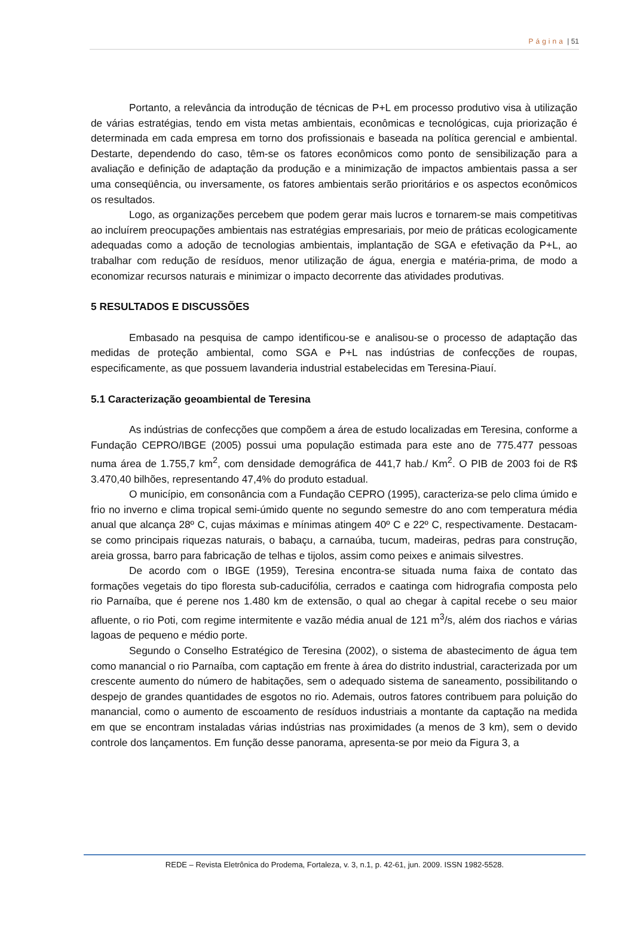Página | 51
Portanto, a relevância da introdução de técnicas de P+L em processo produtivo visa à utilização de várias estratégias, tendo em vista metas ambientais, econômicas e tecnológicas, cuja priorização é determinada em cada empresa em torno dos profissionais e baseada na política gerencial e ambiental. Destarte, dependendo do caso, têm-se os fatores econômicos como ponto de sensibilização para a avaliação e definição de adaptação da produção e a minimização de impactos ambientais passa a ser uma conseqüência, ou inversamente, os fatores ambientais serão prioritários e os aspectos econômicos os resultados.
Logo, as organizações percebem que podem gerar mais lucros e tornarem-se mais competitivas ao incluírem preocupações ambientais nas estratégias empresariais, por meio de práticas ecologicamente adequadas como a adoção de tecnologias ambientais, implantação de SGA e efetivação da P+L, ao trabalhar com redução de resíduos, menor utilização de água, energia e matéria-prima, de modo a economizar recursos naturais e minimizar o impacto decorrente das atividades produtivas.
5 RESULTADOS E DISCUSSÕES
Embasado na pesquisa de campo identificou-se e analisou-se o processo de adaptação das medidas de proteção ambiental, como SGA e P+L nas indústrias de confecções de roupas, especificamente, as que possuem lavanderia industrial estabelecidas em Teresina-Piauí.
5.1 Caracterização geoambiental de Teresina
As indústrias de confecções que compõem a área de estudo localizadas em Teresina, conforme a Fundação CEPRO/IBGE (2005) possui uma população estimada para este ano de 775.477 pessoas numa área de 1.755,7 km<sup>2</sup>, com densidade demográfica de 441,7 hab./ Km<sup>2</sup>. O PIB de 2003 foi de R$ 3.470,40 bilhões, representando 47,4% do produto estadual.
O município, em consonância com a Fundação CEPRO (1995), caracteriza-se pelo clima úmido e frio no inverno e clima tropical semi-úmido quente no segundo semestre do ano com temperatura média anual que alcança 28º C, cujas máximas e mínimas atingem 40º C e 22º C, respectivamente. Destacam-se como principais riquezas naturais, o babaçu, a carnaúba, tucum, madeiras, pedras para construção, areia grossa, barro para fabricação de telhas e tijolos, assim como peixes e animais silvestres.
De acordo com o IBGE (1959), Teresina encontra-se situada numa faixa de contato das formações vegetais do tipo floresta sub-caducifólia, cerrados e caatinga com hidrografia composta pelo rio Parnaíba, que é perene nos 1.480 km de extensão, o qual ao chegar à capital recebe o seu maior afluente, o rio Poti, com regime intermitente e vazão média anual de 121 m<sup>3</sup>/s, além dos riachos e várias lagoas de pequeno e médio porte.
Segundo o Conselho Estratégico de Teresina (2002), o sistema de abastecimento de água tem como manancial o rio Parnaíba, com captação em frente à área do distrito industrial, caracterizada por um crescente aumento do número de habitações, sem o adequado sistema de saneamento, possibilitando o despejo de grandes quantidades de esgotos no rio. Ademais, outros fatores contribuem para poluição do manancial, como o aumento de escoamento de resíduos industriais a montante da captação na medida em que se encontram instaladas várias indústrias nas proximidades (a menos de 3 km), sem o devido controle dos lançamentos. Em função desse panorama, apresenta-se por meio da Figura 3, a
REDE – Revista Eletrônica do Prodema, Fortaleza, v. 3, n.1, p. 42-61, jun. 2009. ISSN 1982-5528.